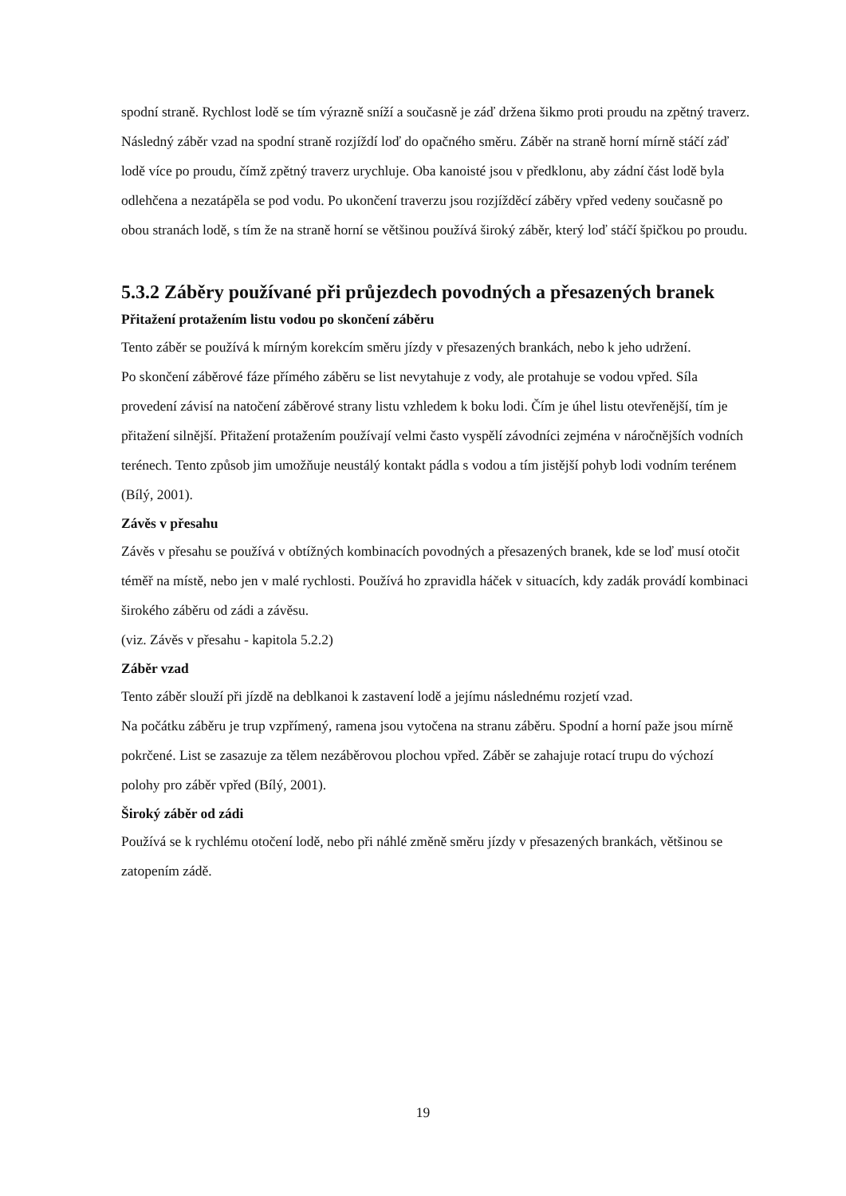spodní straně. Rychlost lodě se tím výrazně sníží a současně je záď držena šikmo proti proudu na zpětný traverz. Následný záběr vzad na spodní straně rozjíždí loď do opačného směru. Záběr na straně horní mírně stáčí záď lodě více po proudu, čímž zpětný traverz urychluje. Oba kanoisté jsou v předklonu, aby zádní část lodě byla odlehčena a nezatápěla se pod vodu. Po ukončení traverzu jsou rozjížděcí záběry vpřed vedeny současně po obou stranách lodě, s tím že na straně horní se většinou používá široký záběr, který loď stáčí špičkou po proudu.
5.3.2 Záběry používané při průjezdech povodných a přesazených branek
Přitažení protažením listu vodou po skončení záběru
Tento záběr se používá k mírným korekcím směru jízdy v přesazených brankách, nebo k jeho udržení.
Po skončení záběrové fáze přímého záběru se list nevytahuje z vody, ale protahuje se vodou vpřed. Síla provedení závisí na natočení záběrové strany listu vzhledem k boku lodi. Čím je úhel listu otevřenější, tím je přitažení silnější. Přitažení protažením používají velmi často vyspělí závodníci zejména v náročnějších vodních terénech. Tento způsob jim umožňuje neustálý kontakt pádla s vodou a tím jistější pohyb lodi vodním terénem (Bílý, 2001).
Závěs v přesahu
Závěs v přesahu se používá v obtížných kombinacích povodných a přesazených branek, kde se loď musí otočit téměř na místě, nebo jen v malé rychlosti. Používá ho zpravidla háček v situacích, kdy zadák provádí kombinaci širokého záběru od zádi a závěsu.
(viz. Závěs v přesahu - kapitola 5.2.2)
Záběr vzad
Tento záběr slouží při jízdě na deblkanoi k zastavení lodě a jejímu následnému rozjetí vzad.
Na počátku záběru je trup vzpřímený, ramena jsou vytočena na stranu záběru. Spodní a horní paže jsou mírně pokrčené. List se zasazuje za tělem nezáběrovou plochou vpřed. Záběr se zahajuje rotací trupu do výchozí polohy pro záběr vpřed (Bílý, 2001).
Široký záběr od zádi
Používá se k rychlému otočení lodě, nebo při náhlé změně směru jízdy v přesazených brankách, většinou se zatopením zádě.
19